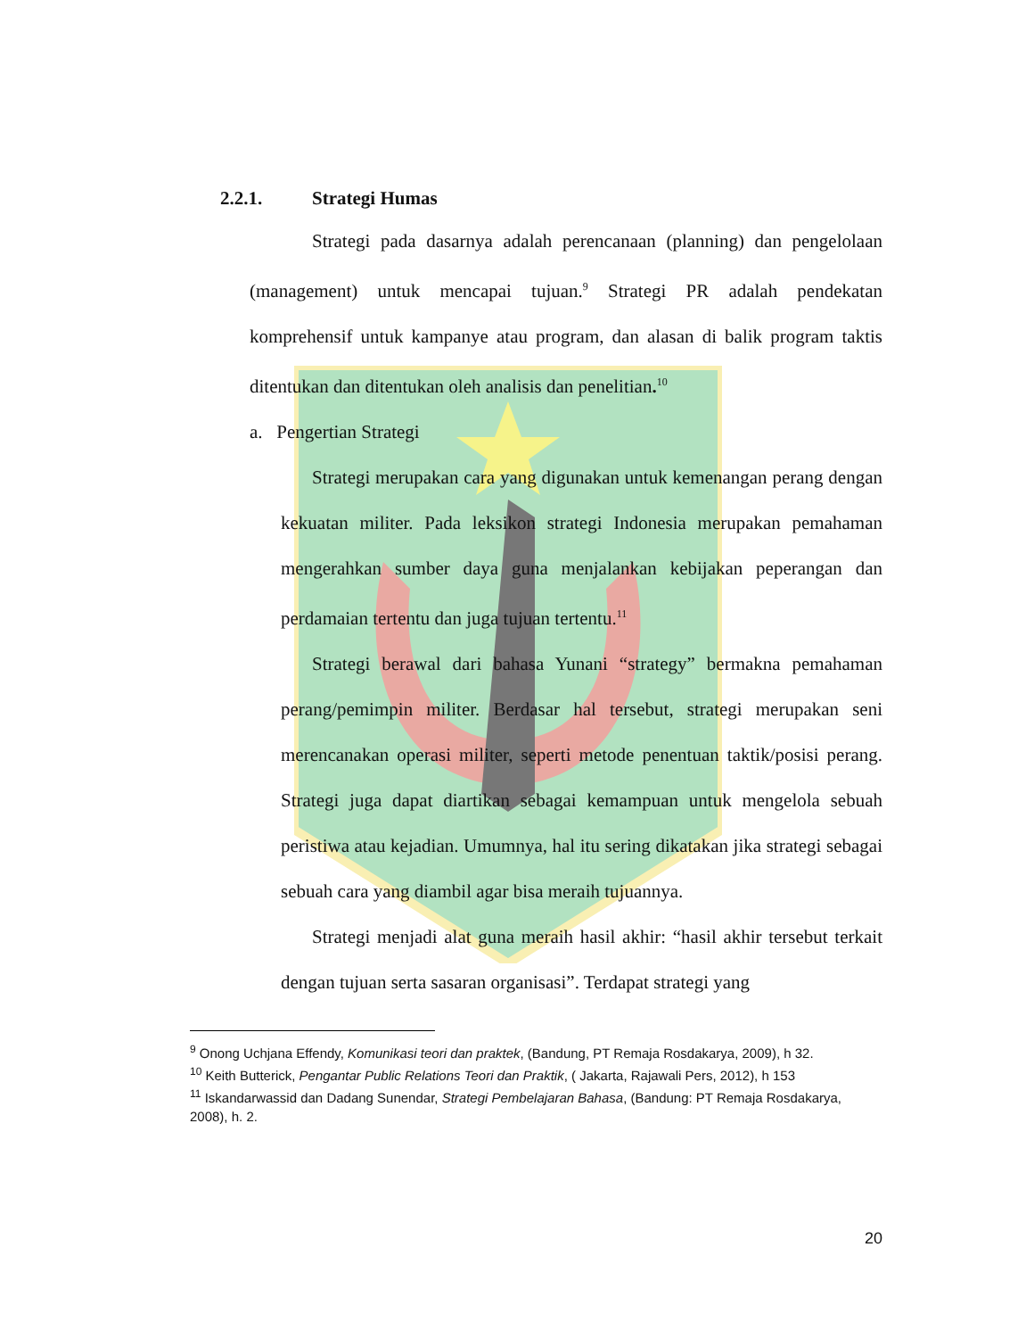2.2.1. Strategi Humas
Strategi pada dasarnya adalah perencanaan (planning) dan pengelolaan (management) untuk mencapai tujuan.<sup>9</sup> Strategi PR adalah pendekatan komprehensif untuk kampanye atau program, dan alasan di balik program taktis ditentukan dan ditentukan oleh analisis dan penelitian.<sup>10</sup>
a. Pengertian Strategi
Strategi merupakan cara yang digunakan untuk kemenangan perang dengan kekuatan militer. Pada leksikon strategi Indonesia merupakan pemahaman mengerahkan sumber daya guna menjalankan kebijakan peperangan dan perdamaian tertentu dan juga tujuan tertentu.<sup>11</sup>
Strategi berawal dari bahasa Yunani “strategy” bermakna pemahaman perang/pemimpin militer. Berdasar hal tersebut, strategi merupakan seni merencanakan operasi militer, seperti metode penentuan taktik/posisi perang. Strategi juga dapat diartikan sebagai kemampuan untuk mengelola sebuah peristiwa atau kejadian. Umumnya, hal itu sering dikatakan jika strategi sebagai sebuah cara yang diambil agar bisa meraih tujuannya.
Strategi menjadi alat guna meraih hasil akhir: “hasil akhir tersebut terkait dengan tujuan serta sasaran organisasi”. Terdapat strategi yang
<sup>9</sup> Onong Uchjana Effendy, Komunikasi teori dan praktek, (Bandung, PT Remaja Rosdakarya, 2009), h 32.
<sup>10</sup> Keith Butterick, Pengantar Public Relations Teori dan Praktik, ( Jakarta, Rajawali Pers, 2012), h 153
<sup>11</sup> Iskandarwassid dan Dadang Sunendar, Strategi Pembelajaran Bahasa, (Bandung: PT Remaja Rosdakarya, 2008), h. 2.
20